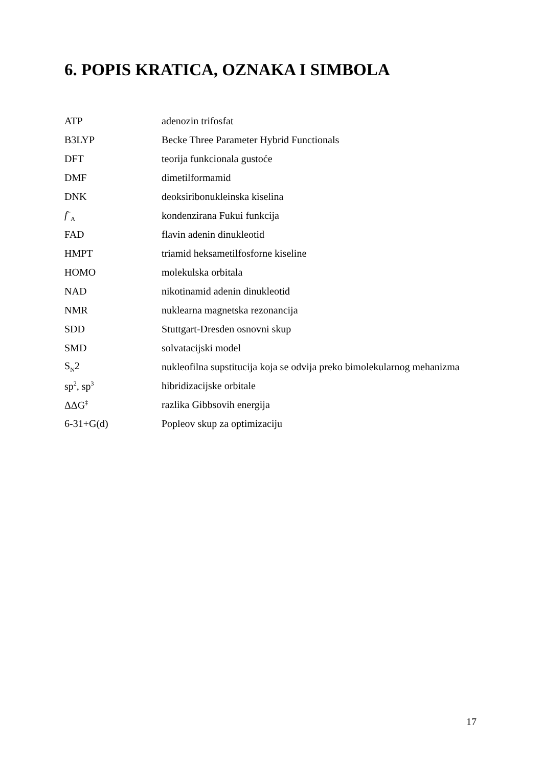6. POPIS KRATICA, OZNAKA I SIMBOLA
| ATP | adenozin trifosfat |
| B3LYP | Becke Three Parameter Hybrid Functionals |
| DFT | teorija funkcionala gustoće |
| DMF | dimetilformamid |
| DNK | deoksiribonukleinska kiselina |
| f<sup>−</sup><sub>A</sub> | kondenzirana Fukui funkcija |
| FAD | flavin adenin dinukleotid |
| HMPT | triamid heksametilfosforne kiseline |
| HOMO | molekulska orbitala |
| NAD | nikotinamid adenin dinukleotid |
| NMR | nuklearna magnetska rezonancija |
| SDD | Stuttgart-Dresden osnovni skup |
| SMD | solvatacijski model |
| S<sub>N</sub>2 | nukleofilna supstitucija koja se odvija preko bimolekularnog mehanizma |
| sp<sup>2</sup>, sp<sup>3</sup> | hibridizacijske orbitale |
| ΔΔG<sup>‡</sup> | razlika Gibbsovih energija |
| 6-31+G(d) | Popleov skup za optimizaciju |
17